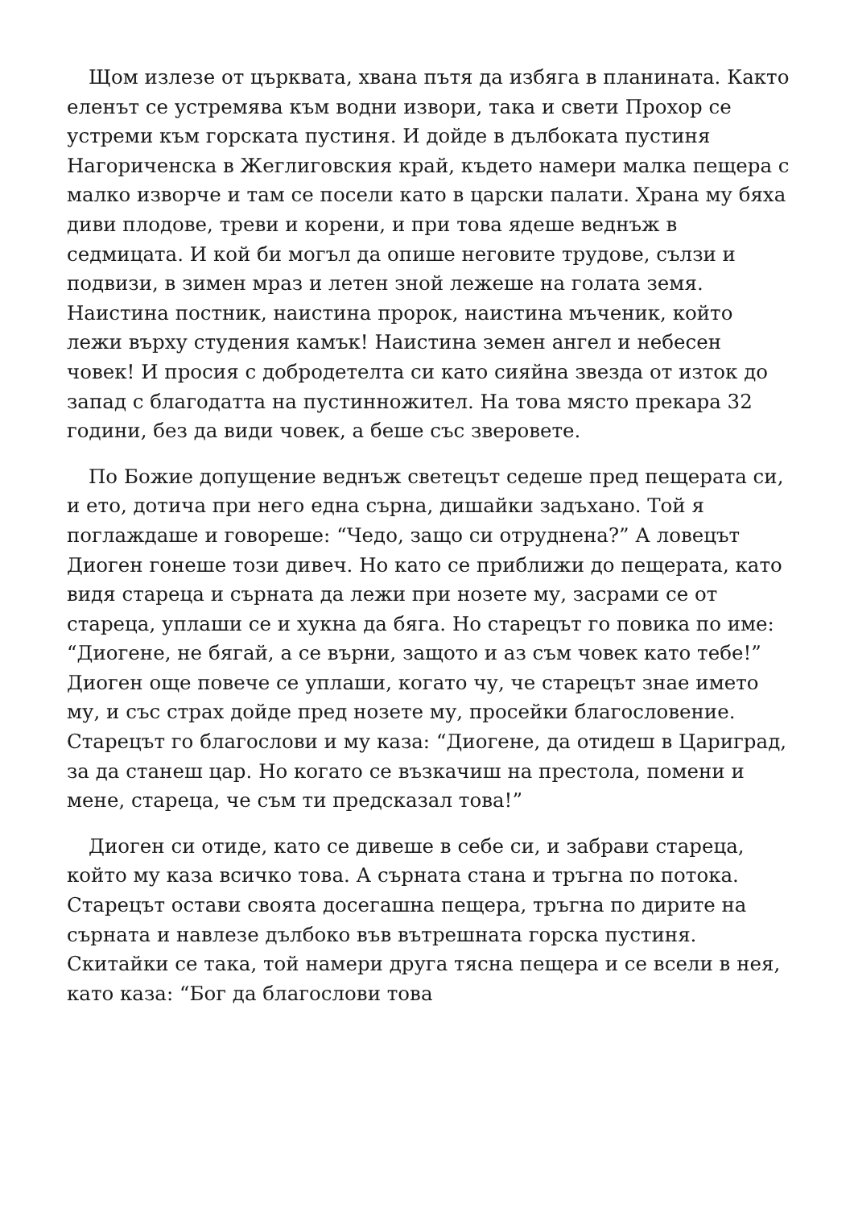Щом излезе от църквата, хвана пътя да избяга в планината. Както еленът се устремява към водни извори, така и свети Прохор се устреми към горската пустиня. И дойде в дълбоката пустиня Нагориченска в Жеглиговския край, където намери малка пещера с малко изворче и там се посели като в царски палати. Храна му бяха диви плодове, треви и корени, и при това ядеше веднъж в седмицата. И кой би могъл да опише неговите трудове, сълзи и подвизи, в зимен мраз и летен зной лежеше на голата земя. Наистина постник, наистина пророк, наистина мъченик, който лежи върху студения камък! Наистина земен ангел и небесен човек! И просия с добродетелта си като сияйна звезда от изток до запад с благодатта на пустинножител. На това място прекара 32 години, без да види човек, а беше със зверовете.
По Божие допущение веднъж светецът седеше пред пещерата си, и ето, дотича при него една сърна, дишайки задъхано. Той я поглаждаше и говореше: “Чедо, защо си отруднена?” А ловецът Диоген гонеше този дивеч. Но като се приближи до пещерата, като видя стареца и сърната да лежи при нозете му, засрами се от стареца, уплаши се и хукна да бяга. Но старецът го повика по име: “Диогене, не бягай, а се върни, защото и аз съм човек като тебе!” Диоген още повече се уплаши, когато чу, че старецът знае името му, и със страх дойде пред нозете му, просейки благословение. Старецът го благослови и му каза: “Диогене, да отидеш в Цариград, за да станеш цар. Но когато се възкачиш на престола, помени и мене, стареца, че съм ти предсказал това!”
Диоген си отиде, като се дивеше в себе си, и забрави стареца, който му каза всичко това. А сърната стана и тръгна по потока. Старецът остави своята досегашна пещера, тръгна по дирите на сърната и навлезе дълбоко във вътрешната горска пустиня. Скитайки се така, той намери друга тясна пещера и се всели в нея, като каза: “Бог да благослови това